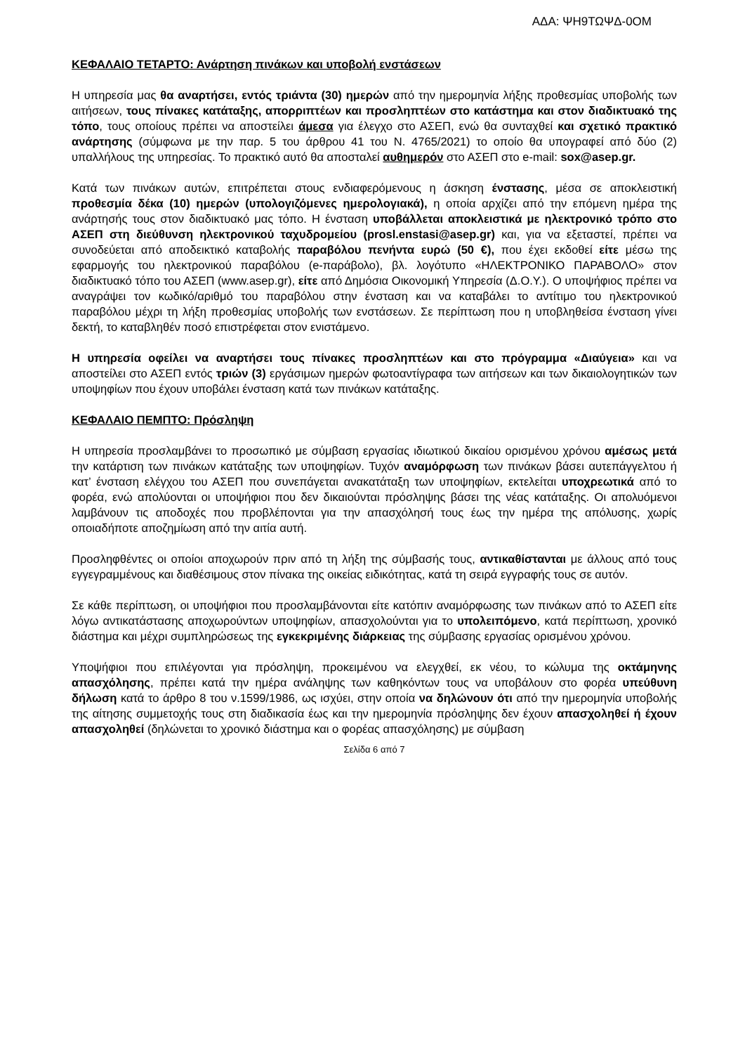ΑΔΑ: ΨΗ9ΤΩΨΔ-0ΟΜ
ΚΕΦΑΛΑΙΟ ΤΕΤΑΡΤΟ: Ανάρτηση πινάκων και υποβολή ενστάσεων
Η υπηρεσία μας θα αναρτήσει, εντός τριάντα (30) ημερών από την ημερομηνία λήξης προθεσμίας υποβολής των αιτήσεων, τους πίνακες κατάταξης, απορριπτέων και προσληπτέων στο κατάστημα και στον διαδικτυακό της τόπο, τους οποίους πρέπει να αποστείλει άμεσα για έλεγχο στο ΑΣΕΠ, ενώ θα συνταχθεί και σχετικό πρακτικό ανάρτησης (σύμφωνα με την παρ. 5 του άρθρου 41 του Ν. 4765/2021) το οποίο θα υπογραφεί από δύο (2) υπαλλήλους της υπηρεσίας. Το πρακτικό αυτό θα αποσταλεί αυθημερόν στο ΑΣΕΠ στο e-mail: sox@asep.gr.
Κατά των πινάκων αυτών, επιτρέπεται στους ενδιαφερόμενους η άσκηση ένστασης, μέσα σε αποκλειστική προθεσμία δέκα (10) ημερών (υπολογιζόμενες ημερολογιακά), η οποία αρχίζει από την επόμενη ημέρα της ανάρτησής τους στον διαδικτυακό μας τόπο. Η ένσταση υποβάλλεται αποκλειστικά με ηλεκτρονικό τρόπο στο ΑΣΕΠ στη διεύθυνση ηλεκτρονικού ταχυδρομείου (prosl.enstasi@asep.gr) και, για να εξεταστεί, πρέπει να συνοδεύεται από αποδεικτικό καταβολής παραβόλου πενήντα ευρώ (50 €), που έχει εκδοθεί είτε μέσω της εφαρμογής του ηλεκτρονικού παραβόλου (e-παράβολο), βλ. λογότυπο «ΗΛΕΚΤΡΟΝΙΚΟ ΠΑΡΑΒΟΛΟ» στον διαδικτυακό τόπο του ΑΣΕΠ (www.asep.gr), είτε από Δημόσια Οικονομική Υπηρεσία (Δ.Ο.Υ.). Ο υποψήφιος πρέπει να αναγράψει τον κωδικό/αριθμό του παραβόλου στην ένσταση και να καταβάλει το αντίτιμο του ηλεκτρονικού παραβόλου μέχρι τη λήξη προθεσμίας υποβολής των ενστάσεων. Σε περίπτωση που η υποβληθείσα ένσταση γίνει δεκτή, το καταβληθέν ποσό επιστρέφεται στον ενιστάμενο.
Η υπηρεσία οφείλει να αναρτήσει τους πίνακες προσληπτέων και στο πρόγραμμα «Διαύγεια» και να αποστείλει στο ΑΣΕΠ εντός τριών (3) εργάσιμων ημερών φωτοαντίγραφα των αιτήσεων και των δικαιολογητικών των υποψηφίων που έχουν υποβάλει ένσταση κατά των πινάκων κατάταξης.
ΚΕΦΑΛΑΙΟ ΠΕΜΠΤΟ: Πρόσληψη
Η υπηρεσία προσλαμβάνει το προσωπικό με σύμβαση εργασίας ιδιωτικού δικαίου ορισμένου χρόνου αμέσως μετά την κατάρτιση των πινάκων κατάταξης των υποψηφίων. Τυχόν αναμόρφωση των πινάκων βάσει αυτεπάγγελτου ή κατ’ ένσταση ελέγχου του ΑΣΕΠ που συνεπάγεται ανακατάταξη των υποψηφίων, εκτελείται υποχρεωτικά από το φορέα, ενώ απολύονται οι υποψήφιοι που δεν δικαιούνται πρόσληψης βάσει της νέας κατάταξης. Οι απολυόμενοι λαμβάνουν τις αποδοχές που προβλέπονται για την απασχόλησή τους έως την ημέρα της απόλυσης, χωρίς οποιαδήποτε αποζημίωση από την αιτία αυτή.
Προσληφθέντες οι οποίοι αποχωρούν πριν από τη λήξη της σύμβασής τους, αντικαθίστανται με άλλους από τους εγγεγραμμένους και διαθέσιμους στον πίνακα της οικείας ειδικότητας, κατά τη σειρά εγγραφής τους σε αυτόν.
Σε κάθε περίπτωση, οι υποψήφιοι που προσλαμβάνονται είτε κατόπιν αναμόρφωσης των πινάκων από το ΑΣΕΠ είτε λόγω αντικατάστασης αποχωρούντων υποψηφίων, απασχολούνται για το υπολειπόμενο, κατά περίπτωση, χρονικό διάστημα και μέχρι συμπληρώσεως της εγκεκριμένης διάρκειας της σύμβασης εργασίας ορισμένου χρόνου.
Υποψήφιοι που επιλέγονται για πρόσληψη, προκειμένου να ελεγχθεί, εκ νέου, το κώλυμα της οκτάμηνης απασχόλησης, πρέπει κατά την ημέρα ανάληψης των καθηκόντων τους να υποβάλουν στο φορέα υπεύθυνη δήλωση κατά το άρθρο 8 του ν.1599/1986, ως ισχύει, στην οποία να δηλώνουν ότι από την ημερομηνία υποβολής της αίτησης συμμετοχής τους στη διαδικασία έως και την ημερομηνία πρόσληψης δεν έχουν απασχοληθεί ή έχουν απασχοληθεί (δηλώνεται το χρονικό διάστημα και ο φορέας απασχόλησης) με σύμβαση
Σελίδα 6 από 7